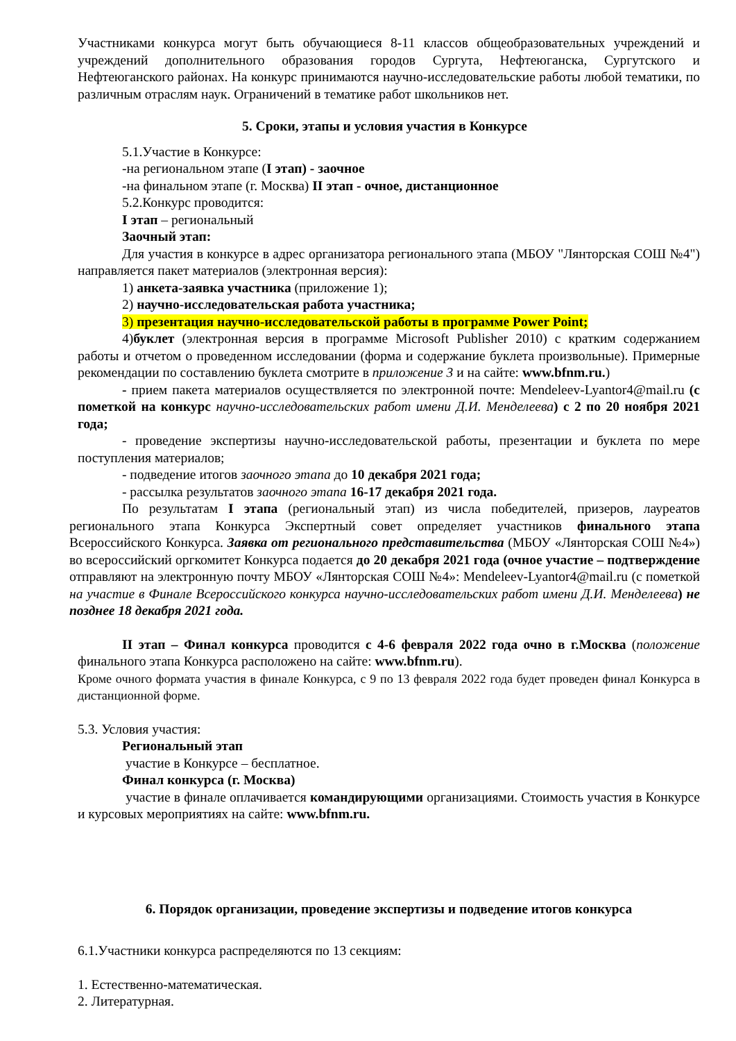Участниками конкурса могут быть обучающиеся 8-11 классов общеобразовательных учреждений и учреждений дополнительного образования городов Сургута, Нефтеюганска, Сургутского и Нефтеюганского районах. На конкурс принимаются научно-исследовательские работы любой тематики, по различным отраслям наук. Ограничений в тематике работ школьников нет.
5. Сроки, этапы и условия участия в Конкурсе
5.1.Участие в Конкурсе:
-на региональном этапе (I этап) - заочное
-на финальном этапе (г. Москва) II этап - очное, дистанционное
5.2.Конкурс проводится:
I этап – региональный
Заочный этап:
Для участия в конкурсе в адрес организатора регионального этапа (МБОУ "Лянторская СОШ №4") направляется пакет материалов (электронная версия):
1) анкета-заявка участника (приложение 1);
2) научно-исследовательская работа участника;
3) презентация научно-исследовательской работы в программе Power Point;
4)буклет (электронная версия в программе Microsoft Publisher 2010) с кратким содержанием работы и отчетом о проведенном исследовании (форма и содержание буклета произвольные). Примерные рекомендации по составлению буклета смотрите в приложение 3 и на сайте: www.bfnm.ru.)
- прием пакета материалов осуществляется по электронной почте: Mendeleev-Lyantor4@mail.ru (с пометкой на конкурс научно-исследовательских работ имени Д.И. Менделеева) с 2 по 20 ноября 2021 года;
- проведение экспертизы научно-исследовательской работы, презентации и буклета по мере поступления материалов;
- подведение итогов заочного этапа до 10 декабря 2021 года;
- рассылка результатов заочного этапа 16-17 декабря 2021 года.
По результатам I этапа (региональный этап) из числа победителей, призеров, лауреатов регионального этапа Конкурса Экспертный совет определяет участников финального этапа Всероссийского Конкурса. Заявка от регионального представительства (МБОУ «Лянторская СОШ №4») во всероссийский оргкомитет Конкурса подается до 20 декабря 2021 года (очное участие – подтверждение отправляют на электронную почту МБОУ «Лянторская СОШ №4»: Mendeleev-Lyantor4@mail.ru (с пометкой на участие в Финале Всероссийского конкурса научно-исследовательских работ имени Д.И. Менделеева) не позднее 18 декабря 2021 года.
II этап – Финал конкурса проводится с 4-6 февраля 2022 года очно в г.Москва (положение финального этапа Конкурса расположено на сайте: www.bfnm.ru).
Кроме очного формата участия в финале Конкурса, с 9 по 13 февраля 2022 года будет проведен финал Конкурса в дистанционной форме.
5.3. Условия участия:
Региональный этап
участие в Конкурсе – бесплатное.
Финал конкурса (г. Москва)
участие в финале оплачивается командирующими организациями. Стоимость участия в Конкурсе и курсовых мероприятиях на сайте: www.bfnm.ru.
6. Порядок организации, проведение экспертизы и подведение итогов конкурса
6.1.Участники конкурса распределяются по 13 секциям:
1. Естественно-математическая.
2. Литературная.